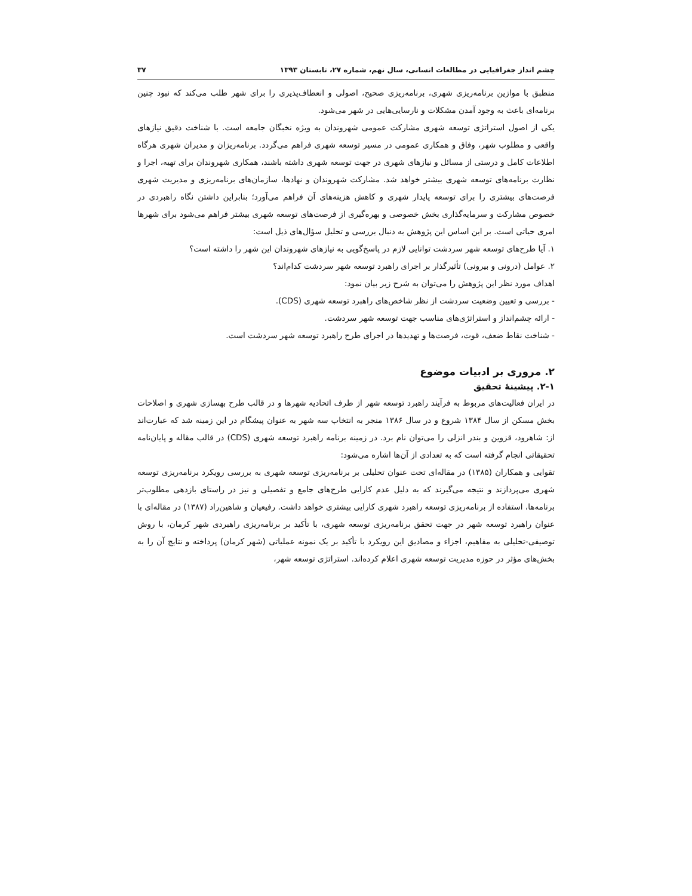چشم انداز جغرافیایی در مطالعات انسانی، سال نهم، شماره ۲۷، تابستان ۱۳۹۳ ۳۷
منطبق با موازین برنامه‌ریزی شهری، برنامه‌ریزی صحیح، اصولی و انعطاف‌پذیری را برای شهر طلب می‌کند که نبود چنین برنامه‌ای باعث به وجود آمدن مشکلات و نارسایی‌هایی در شهر می‌شود.
یکی از اصول استراتژی توسعه شهری مشارکت عمومی شهروندان به ویژه نخبگان جامعه است. با شناخت دقیق نیازهای واقعی و مطلوب شهر، وفاق و همکاری عمومی در مسیر توسعه شهری فراهم می‌گردد. برنامه‌ریزان و مدیران شهری هرگاه اطلاعات کامل و درستی از مسائل و نیازهای شهری در جهت توسعه شهری داشته باشند، همکاری شهروندان برای تهیه، اجرا و نظارت برنامه‌های توسعه شهری بیشتر خواهد شد. مشارکت شهروندان و نهادها، سازمان‌های برنامه‌ریزی و مدیریت شهری فرصت‌های بیشتری را برای توسعه پایدار شهری و کاهش هزینه‌های آن فراهم می‌آورد؛ بنابراین داشتن نگاه راهبردی در خصوص مشارکت و سرمایه‌گذاری بخش خصوصی و بهره‌گیری از فرصت‌های توسعه شهری بیشتر فراهم می‌شود برای شهرها امری حیاتی است. بر این اساس این پژوهش به دنبال بررسی و تحلیل سؤال‌های ذیل است:
۱. آیا طرح‌های توسعه شهر سردشت توانایی لازم در پاسخ‌گویی به نیازهای شهروندان این شهر را داشته است؟
۲. عوامل (درونی و بیرونی) تأثیرگذار بر اجرای راهبرد توسعه شهر سردشت کدام‌اند؟
اهداف مورد نظر این پژوهش را می‌توان به شرح زیر بیان نمود:
- بررسی و تعیین وضعیت سردشت از نظر شاخص‌های راهبرد توسعه شهری (CDS).
- ارائه چشم‌انداز و استراتژی‌های مناسب جهت توسعه شهر سردشت.
- شناخت نقاط ضعف، قوت، فرصت‌ها و تهدیدها در اجرای طرح راهبرد توسعه شهر سردشت است.
۲. مروری بر ادبیات موضوع
۲-۱. پیشینهٔ تحقیق
در ایران فعالیت‌های مربوط به فرآیند راهبرد توسعه شهر از طرف اتحادیه شهرها و در قالب طرح بهسازی شهری و اصلاحات بخش مسکن از سال ۱۳۸۴ شروع و در سال ۱۳۸۶ منجر به انتخاب سه شهر به عنوان پیشگام در این زمینه شد که عبارت‌اند از: شاهرود، قزوین و بندر انزلی را می‌توان نام برد. در زمینه برنامه راهبرد توسعه شهری (CDS) در قالب مقاله و پایان‌نامه تحقیقاتی انجام گرفته است که به تعدادی از آن‌ها اشاره می‌شود:
تقوایی و همکاران (۱۳۸۵) در مقاله‌ای تحت عنوان تحلیلی بر برنامه‌ریزی توسعه شهری به بررسی رویکرد برنامه‌ریزی توسعه شهری می‌پردازند و نتیجه می‌گیرند که به دلیل عدم کارایی طرح‌های جامع و تفصیلی و نیز در راستای بازدهی مطلوب‌تر برنامه‌ها، استفاده از برنامه‌ریزی توسعه راهبرد شهری کارایی بیشتری خواهد داشت. رفیعیان و شاهین‌راد (۱۳۸۷) در مقاله‌ای با عنوان راهبرد توسعه شهر در جهت تحقق برنامه‌ریزی توسعه شهری، با تأکید بر برنامه‌ریزی راهبردی شهر کرمان، با روش توصیفی-تحلیلی به مفاهیم، اجزاء و مصادیق این رویکرد با تأکید بر یک نمونه عملیاتی (شهر کرمان) پرداخته و نتایج آن را به بخش‌های مؤثر در حوزه مدیریت توسعه شهری اعلام کرده‌اند. استراتژی توسعه شهر،